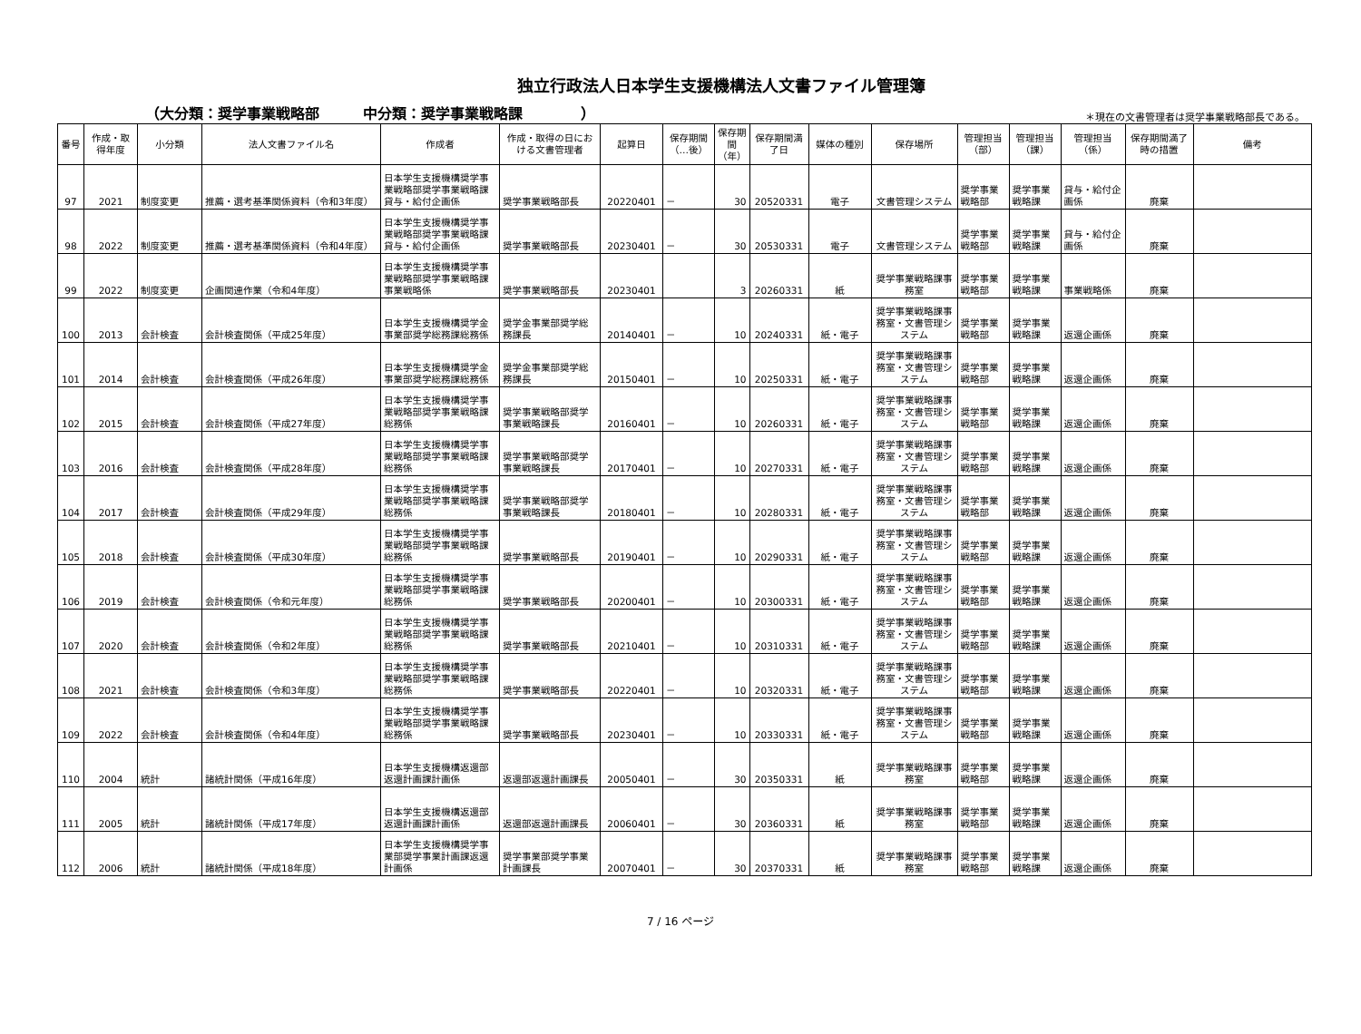独立行政法人日本学生支援機構法人文書ファイル管理簿
（大分類：奨学事業戦略部　　　中分類：奨学事業戦略課　　　　） ＊現在の文書管理者は奨学事業戦略部長である。
| 番号 | 作成・取得年度 | 小分類 | 法人文書ファイル名 | 作成者 | 作成・取得の日における文書管理者 | 起算日 | 保存期間（…後） | 保存期間（年） | 保存期間満了日 | 媒体の種別 | 保存場所 | 管理担当（部） | 管理担当（課） | 管理担当（係） | 保存期間満了時の措置 | 備考 |
| --- | --- | --- | --- | --- | --- | --- | --- | --- | --- | --- | --- | --- | --- | --- | --- | --- |
| 97 | 2021 | 制度変更 | 推薦・選考基準関係資料（令和3年度） | 日本学生支援機構奨学事業戦略部奨学事業戦略課貸与・給付企画係 | 奨学事業戦略部長 | 20220401 | － | 30 | 20520331 | 電子 | 文書管理システム | 奨学事業戦略部 | 奨学事業戦略課 | 貸与・給付企画係 | 廃棄 | |
| 98 | 2022 | 制度変更 | 推薦・選考基準関係資料（令和4年度） | 日本学生支援機構奨学事業戦略部奨学事業戦略課貸与・給付企画係 | 奨学事業戦略部長 | 20230401 | － | 30 | 20530331 | 電子 | 文書管理システム | 奨学事業戦略部 | 奨学事業戦略課 | 貸与・給付企画係 | 廃棄 | |
| 99 | 2022 | 制度変更 | 企画関連作業（令和4年度） | 日本学生支援機構奨学事業戦略部奨学事業戦略課事業戦略係 | 奨学事業戦略部長 | 20230401 | | 3 | 20260331 | 紙 | 奨学事業戦略課事務室 | 奨学事業戦略部 | 奨学事業戦略課 | 事業戦略係 | 廃棄 | |
| 100 | 2013 | 会計検査 | 会計検査関係（平成25年度） | 日本学生支援機構奨学金事業部奨学総務課総務係 | 奨学金事業部奨学総務課長 | 20140401 | － | 10 | 20240331 | 紙・電子 | 奨学事業戦略課事務室・文書管理システム | 奨学事業戦略部 | 奨学事業戦略課 | 返還企画係 | 廃棄 | |
| 101 | 2014 | 会計検査 | 会計検査関係（平成26年度） | 日本学生支援機構奨学金事業部奨学総務課総務係 | 奨学金事業部奨学総務課長 | 20150401 | － | 10 | 20250331 | 紙・電子 | 奨学事業戦略課事務室・文書管理システム | 奨学事業戦略部 | 奨学事業戦略課 | 返還企画係 | 廃棄 | |
| 102 | 2015 | 会計検査 | 会計検査関係（平成27年度） | 日本学生支援機構奨学事業戦略部奨学事業戦略課総務係 | 奨学事業戦略部奨学事業戦略課長 | 20160401 | － | 10 | 20260331 | 紙・電子 | 奨学事業戦略課事務室・文書管理システム | 奨学事業戦略部 | 奨学事業戦略課 | 返還企画係 | 廃棄 | |
| 103 | 2016 | 会計検査 | 会計検査関係（平成28年度） | 日本学生支援機構奨学事業戦略部奨学事業戦略課総務係 | 奨学事業戦略部奨学事業戦略課長 | 20170401 | － | 10 | 20270331 | 紙・電子 | 奨学事業戦略課事務室・文書管理システム | 奨学事業戦略部 | 奨学事業戦略課 | 返還企画係 | 廃棄 | |
| 104 | 2017 | 会計検査 | 会計検査関係（平成29年度） | 日本学生支援機構奨学事業戦略部奨学事業戦略課総務係 | 奨学事業戦略部奨学事業戦略課長 | 20180401 | － | 10 | 20280331 | 紙・電子 | 奨学事業戦略課事務室・文書管理システム | 奨学事業戦略部 | 奨学事業戦略課 | 返還企画係 | 廃棄 | |
| 105 | 2018 | 会計検査 | 会計検査関係（平成30年度） | 日本学生支援機構奨学事業戦略部奨学事業戦略課総務係 | 奨学事業戦略部長 | 20190401 | － | 10 | 20290331 | 紙・電子 | 奨学事業戦略課事務室・文書管理システム | 奨学事業戦略部 | 奨学事業戦略課 | 返還企画係 | 廃棄 | |
| 106 | 2019 | 会計検査 | 会計検査関係（令和元年度） | 日本学生支援機構奨学事業戦略部奨学事業戦略課総務係 | 奨学事業戦略部長 | 20200401 | － | 10 | 20300331 | 紙・電子 | 奨学事業戦略課事務室・文書管理システム | 奨学事業戦略部 | 奨学事業戦略課 | 返還企画係 | 廃棄 | |
| 107 | 2020 | 会計検査 | 会計検査関係（令和2年度） | 日本学生支援機構奨学事業戦略部奨学事業戦略課総務係 | 奨学事業戦略部長 | 20210401 | － | 10 | 20310331 | 紙・電子 | 奨学事業戦略課事務室・文書管理システム | 奨学事業戦略部 | 奨学事業戦略課 | 返還企画係 | 廃棄 | |
| 108 | 2021 | 会計検査 | 会計検査関係（令和3年度） | 日本学生支援機構奨学事業戦略部奨学事業戦略課総務係 | 奨学事業戦略部長 | 20220401 | － | 10 | 20320331 | 紙・電子 | 奨学事業戦略課事務室・文書管理システム | 奨学事業戦略部 | 奨学事業戦略課 | 返還企画係 | 廃棄 | |
| 109 | 2022 | 会計検査 | 会計検査関係（令和4年度） | 日本学生支援機構奨学事業戦略部奨学事業戦略課総務係 | 奨学事業戦略部長 | 20230401 | － | 10 | 20330331 | 紙・電子 | 奨学事業戦略課事務室・文書管理システム | 奨学事業戦略部 | 奨学事業戦略課 | 返還企画係 | 廃棄 | |
| 110 | 2004 | 統計 | 諸統計関係（平成16年度） | 日本学生支援機構返還部返還計画課計画係 | 返還部返還計画課長 | 20050401 | － | 30 | 20350331 | 紙 | 奨学事業戦略課事務室 | 奨学事業戦略部 | 奨学事業戦略課 | 返還企画係 | 廃棄 | |
| 111 | 2005 | 統計 | 諸統計関係（平成17年度） | 日本学生支援機構返還部返還計画課計画係 | 返還部返還計画課長 | 20060401 | － | 30 | 20360331 | 紙 | 奨学事業戦略課事務室 | 奨学事業戦略部 | 奨学事業戦略課 | 返還企画係 | 廃棄 | |
| 112 | 2006 | 統計 | 諸統計関係（平成18年度） | 日本学生支援機構奨学事業部奨学事業計画課返還計画係 | 奨学事業部奨学事業計画課長 | 20070401 | － | 30 | 20370331 | 紙 | 奨学事業戦略課事務室 | 奨学事業戦略部 | 奨学事業戦略課 | 返還企画係 | 廃棄 | |
7 / 16 ページ